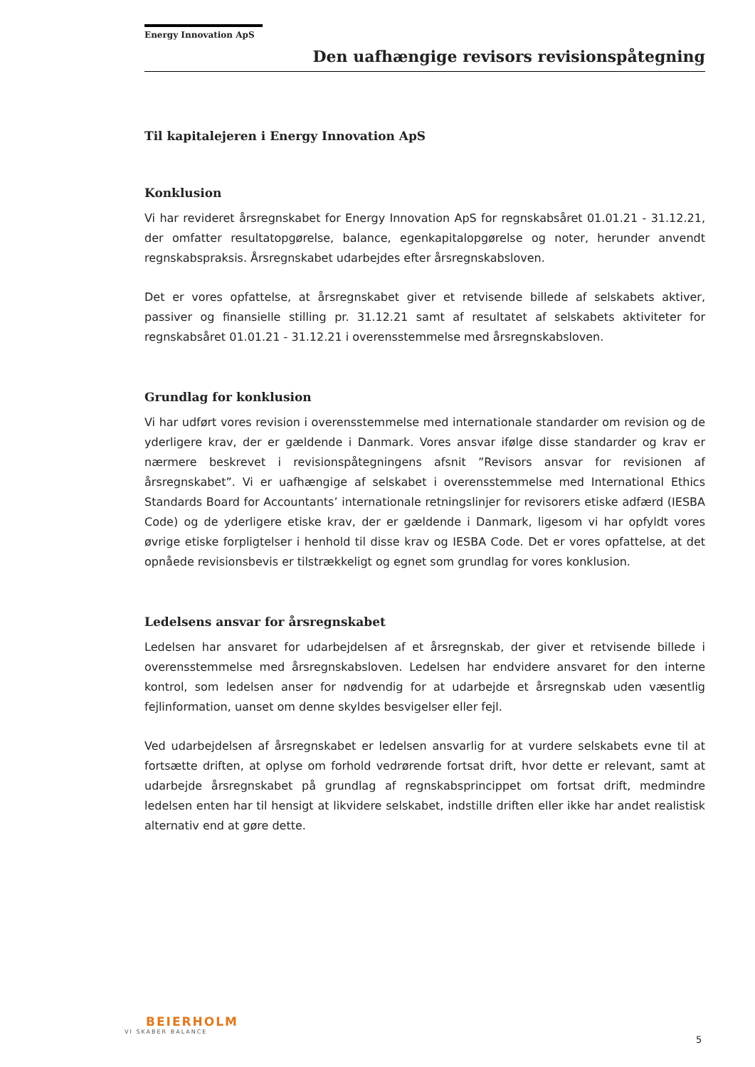Energy Innovation ApS
Den uafhængige revisors revisionspåtegning
Til kapitalejeren i Energy Innovation ApS
Konklusion
Vi har revideret årsregnskabet for Energy Innovation ApS for regnskabsåret 01.01.21 - 31.12.21, der omfatter resultatopgørelse, balance, egenkapitalopgørelse og noter, herunder anvendt regnskabspraksis. Årsregnskabet udarbejdes efter årsregnskabsloven.
Det er vores opfattelse, at årsregnskabet giver et retvisende billede af selskabets aktiver, passiver og finansielle stilling pr. 31.12.21 samt af resultatet af selskabets aktiviteter for regnskabsåret 01.01.21 - 31.12.21 i overensstemmelse med årsregnskabsloven.
Grundlag for konklusion
Vi har udført vores revision i overensstemmelse med internationale standarder om revision og de yderligere krav, der er gældende i Danmark. Vores ansvar ifølge disse standarder og krav er nærmere beskrevet i revisionspåtegningens afsnit ”Revisors ansvar for revisionen af årsregnskabet”. Vi er uafhængige af selskabet i overensstemmelse med International Ethics Standards Board for Accountants’ internationale retningslinjer for revisorers etiske adfærd (IESBA Code) og de yderligere etiske krav, der er gældende i Danmark, ligesom vi har opfyldt vores øvrige etiske forpligtelser i henhold til disse krav og IESBA Code. Det er vores opfattelse, at det opnåede revisionsbevis er tilstrækkeligt og egnet som grundlag for vores konklusion.
Ledelsens ansvar for årsregnskabet
Ledelsen har ansvaret for udarbejdelsen af et årsregnskab, der giver et retvisende billede i overensstemmelse med årsregnskabsloven. Ledelsen har endvidere ansvaret for den interne kontrol, som ledelsen anser for nødvendig for at udarbejde et årsregnskab uden væsentlig fejlinformation, uanset om denne skyldes besvigelser eller fejl.
Ved udarbejdelsen af årsregnskabet er ledelsen ansvarlig for at vurdere selskabets evne til at fortsætte driften, at oplyse om forhold vedrørende fortsat drift, hvor dette er relevant, samt at udarbejde årsregnskabet på grundlag af regnskabsprincippet om fortsat drift, medmindre ledelsen enten har til hensigt at likvidere selskabet, indstille driften eller ikke har andet realistisk alternativ end at gøre dette.
BEIERHOLM
VI SKABER BALANCE
5